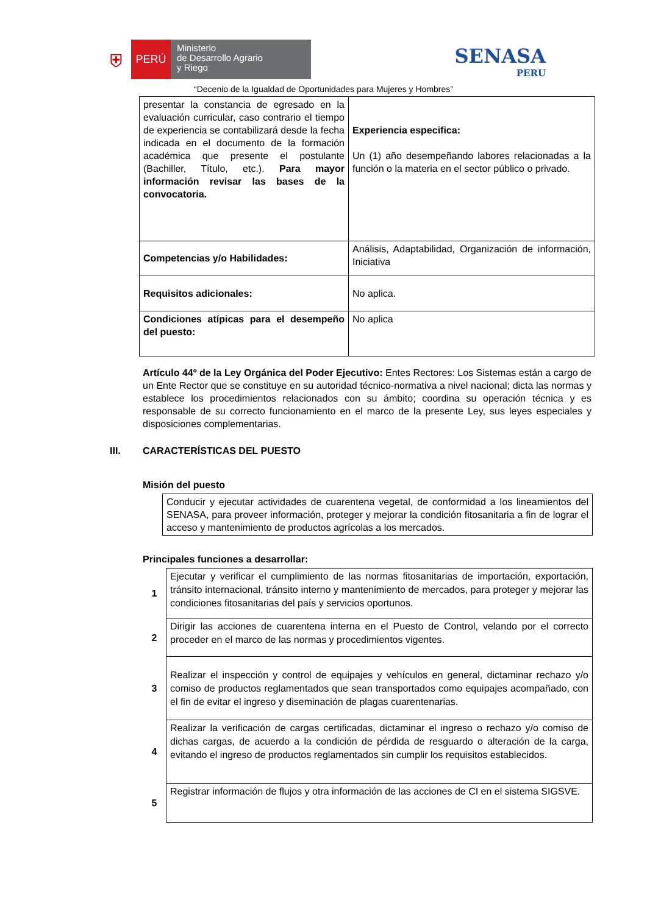⛨
PERÚ
Ministerio
de Desarrollo Agrario
y Riego
SENASA
PERU
“Decenio de la Igualdad de Oportunidades para Mujeres y Hombres”
| presentar la constancia de egresado en la evaluación curricular, caso contrario el tiempo de experiencia se contabilizará desde la fecha indicada en el documento de la formación académica que presente el postulante (Bachiller, Título, etc.). Para mayor información revisar las bases de la convocatoria. | Experiencia especifica: Un (1) año desempeñando labores relacionadas a la función o la materia en el sector público o privado. |
| Competencias y/o Habilidades: | Análisis, Adaptabilidad, Organización de información, Iniciativa |
| Requisitos adicionales: | No aplica. |
| Condiciones atípicas para el desempeño del puesto: | No aplica |
Artículo 44º de la Ley Orgánica del Poder Ejecutivo: Entes Rectores: Los Sistemas están a cargo de un Ente Rector que se constituye en su autoridad técnico-normativa a nivel nacional; dicta las normas y establece los procedimientos relacionados con su ámbito; coordina su operación técnica y es responsable de su correcto funcionamiento en el marco de la presente Ley, sus leyes especiales y disposiciones complementarias.
III. CARACTERÍSTICAS DEL PUESTO
Misión del puesto
| Conducir y ejecutar actividades de cuarentena vegetal, de conformidad a los lineamientos del SENASA, para proveer información, proteger y mejorar la condición fitosanitaria a fin de lograr el acceso y mantenimiento de productos agrícolas a los mercados. |
Principales funciones a desarrollar:
| 1 | Ejecutar y verificar el cumplimiento de las normas fitosanitarias de importación, exportación, tránsito internacional, tránsito interno y mantenimiento de mercados, para proteger y mejorar las condiciones fitosanitarias del país y servicios oportunos. |
| 2 | Dirigir las acciones de cuarentena interna en el Puesto de Control, velando por el correcto proceder en el marco de las normas y procedimientos vigentes. |
| 3 | Realizar el inspección y control de equipajes y vehículos en general, dictaminar rechazo y/o comiso de productos reglamentados que sean transportados como equipajes acompañado, con el fin de evitar el ingreso y diseminación de plagas cuarentenarias. |
| 4 | Realizar la verificación de cargas certificadas, dictaminar el ingreso o rechazo y/o comiso de dichas cargas, de acuerdo a la condición de pérdida de resguardo o alteración de la carga, evitando el ingreso de productos reglamentados sin cumplir los requisitos establecidos. |
| 5 | Registrar información de flujos y otra información de las acciones de CI en el sistema SIGSVE. |